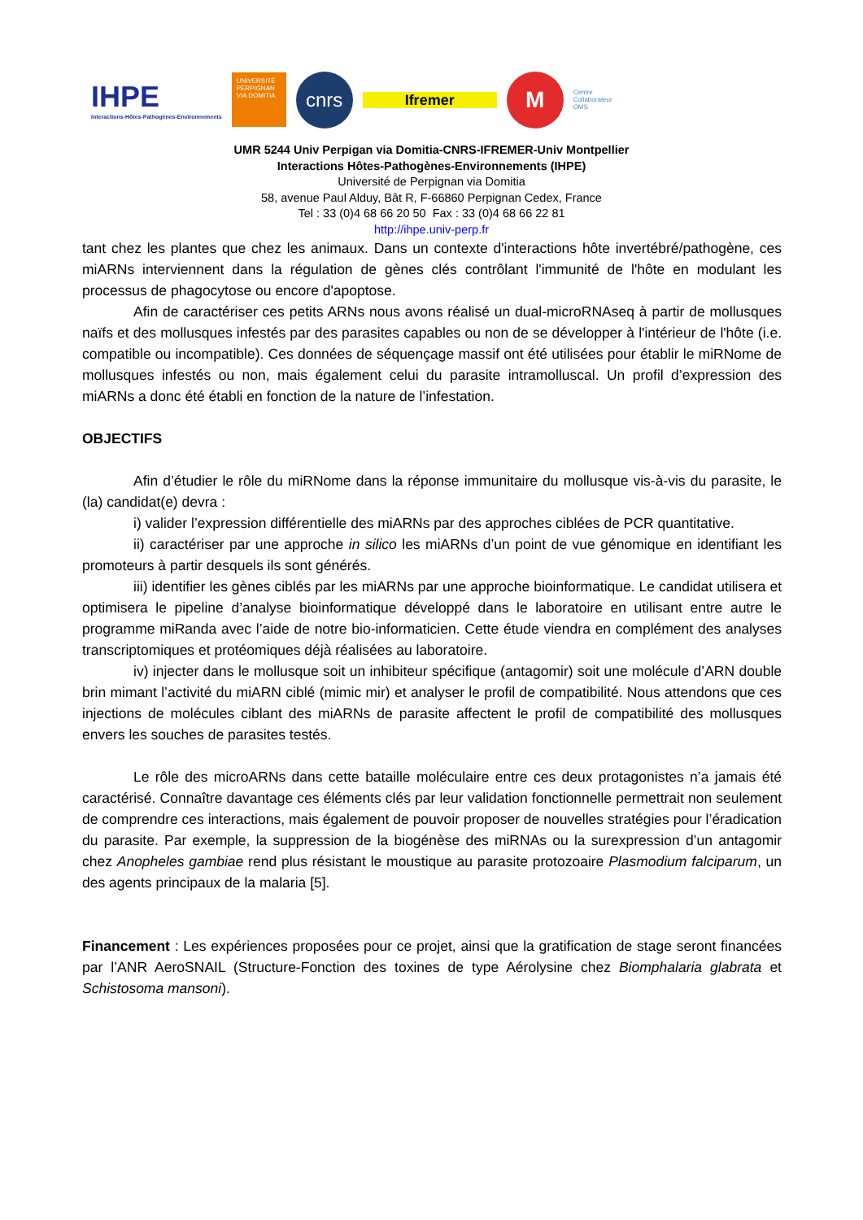IHPE
Interactions-Hôtes-Pathogènes-Environnements
UNIVERSITÉ PERPIGNAN VIA DOMITIA
cnrs
Ifremer
M
Centre
Collaborateur
OMS
UMR 5244 Univ Perpigan via Domitia-CNRS-IFREMER-Univ Montpellier
Interactions Hôtes-Pathogènes-Environnements (IHPE)
Université de Perpignan via Domitia
58, avenue Paul Alduy, Bât R, F-66860 Perpignan Cedex, France
Tel : 33 (0)4 68 66 20 50 Fax : 33 (0)4 68 66 22 81
http://ihpe.univ-perp.fr
tant chez les plantes que chez les animaux. Dans un contexte d'interactions hôte invertébré/pathogène, ces miARNs interviennent dans la régulation de gènes clés contrôlant l'immunité de l'hôte en modulant les processus de phagocytose ou encore d'apoptose.
Afin de caractériser ces petits ARNs nous avons réalisé un dual-microRNAseq à partir de mollusques naïfs et des mollusques infestés par des parasites capables ou non de se développer à l'intérieur de l'hôte (i.e. compatible ou incompatible). Ces données de séquençage massif ont été utilisées pour établir le miRNome de mollusques infestés ou non, mais également celui du parasite intramolluscal. Un profil d’expression des miARNs a donc été établi en fonction de la nature de l’infestation.
OBJECTIFS
Afin d’étudier le rôle du miRNome dans la réponse immunitaire du mollusque vis-à-vis du parasite, le (la) candidat(e) devra :
i) valider l’expression différentielle des miARNs par des approches ciblées de PCR quantitative.
ii) caractériser par une approche in silico les miARNs d’un point de vue génomique en identifiant les promoteurs à partir desquels ils sont générés.
iii) identifier les gènes ciblés par les miARNs par une approche bioinformatique. Le candidat utilisera et optimisera le pipeline d’analyse bioinformatique développé dans le laboratoire en utilisant entre autre le programme miRanda avec l’aide de notre bio-informaticien. Cette étude viendra en complément des analyses transcriptomiques et protéomiques déjà réalisées au laboratoire.
iv) injecter dans le mollusque soit un inhibiteur spécifique (antagomir) soit une molécule d’ARN double brin mimant l’activité du miARN ciblé (mimic mir) et analyser le profil de compatibilité. Nous attendons que ces injections de molécules ciblant des miARNs de parasite affectent le profil de compatibilité des mollusques envers les souches de parasites testés.
Le rôle des microARNs dans cette bataille moléculaire entre ces deux protagonistes n’a jamais été caractérisé. Connaître davantage ces éléments clés par leur validation fonctionnelle permettrait non seulement de comprendre ces interactions, mais également de pouvoir proposer de nouvelles stratégies pour l’éradication du parasite. Par exemple, la suppression de la biogénèse des miRNAs ou la surexpression d’un antagomir chez Anopheles gambiae rend plus résistant le moustique au parasite protozoaire Plasmodium falciparum, un des agents principaux de la malaria [5].
Financement : Les expériences proposées pour ce projet, ainsi que la gratification de stage seront financées par l’ANR AeroSNAIL (Structure-Fonction des toxines de type Aérolysine chez Biomphalaria glabrata et Schistosoma mansoni).